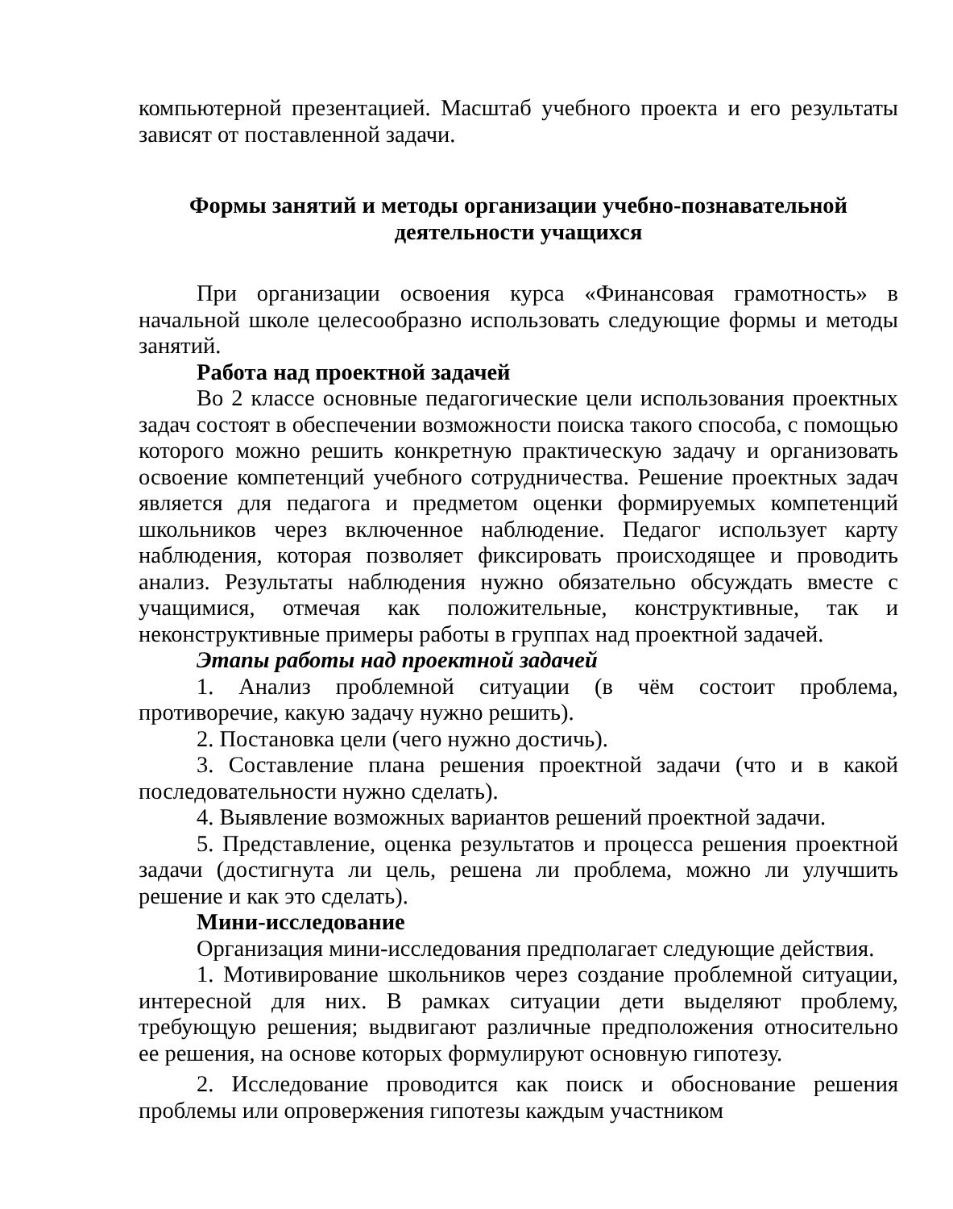компьютерной презентацией. Масштаб учебного проекта и его результаты зависят от поставленной задачи.
Формы занятий и методы организации учебно-познавательной деятельности учащихся
При организации освоения курса «Финансовая грамотность» в начальной школе целесообразно использовать следующие формы и методы занятий.
Работа над проектной задачей
Во 2 классе основные педагогические цели использования проектных задач состоят в обеспечении возможности поиска такого способа, с помощью которого можно решить конкретную практическую задачу и организовать освоение компетенций учебного сотрудничества. Решение проектных задач является для педагога и предметом оценки формируемых компетенций школьников через включенное наблюдение. Педагог использует карту наблюдения, которая позволяет фиксировать происходящее и проводить анализ. Результаты наблюдения нужно обязательно обсуждать вместе с учащимися, отмечая как положительные, конструктивные, так и неконструктивные примеры работы в группах над проектной задачей.
Этапы работы над проектной задачей
1. Анализ проблемной ситуации (в чём состоит проблема, противоречие, какую задачу нужно решить).
2. Постановка цели (чего нужно достичь).
3. Составление плана решения проектной задачи (что и в какой последовательности нужно сделать).
4. Выявление возможных вариантов решений проектной задачи.
5. Представление, оценка результатов и процесса решения проектной задачи (достигнута ли цель, решена ли проблема, можно ли улучшить решение и как это сделать).
Мини-исследование
Организация мини-исследования предполагает следующие действия.
1. Мотивирование школьников через создание проблемной ситуации, интересной для них. В рамках ситуации дети выделяют проблему, требующую решения; выдвигают различные предположения относительно ее решения, на основе которых формулируют основную гипотезу.
2. Исследование проводится как поиск и обоснование решения проблемы или опровержения гипотезы каждым участником